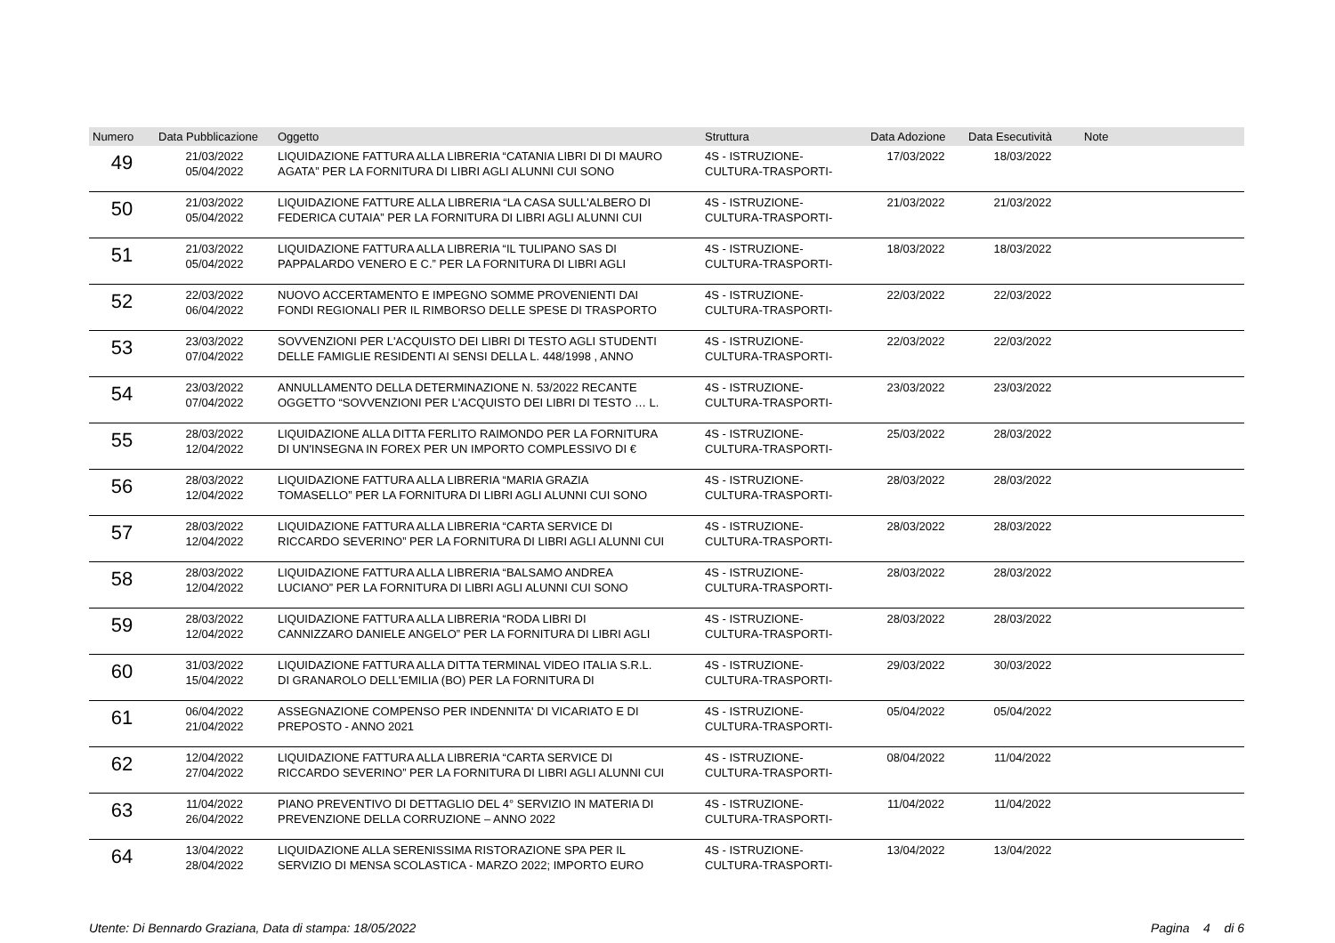| Numero | Data Pubblicazione | Oggetto | Struttura | Data Adozione | Data Esecutività | Note |
| --- | --- | --- | --- | --- | --- | --- |
| 49 | 21/03/2022 05/04/2022 | LIQUIDAZIONE FATTURA ALLA LIBRERIA “CATANIA LIBRI DI DI MAURO AGATA” PER LA FORNITURA DI LIBRI AGLI ALUNNI CUI SONO | 4S - ISTRUZIONE- CULTURA-TRASPORTI- | 17/03/2022 | 18/03/2022 | |
| 50 | 21/03/2022 05/04/2022 | LIQUIDAZIONE FATTURE ALLA LIBRERIA “LA CASA SULL'ALBERO DI FEDERICA CUTAIA” PER LA FORNITURA DI LIBRI AGLI ALUNNI CUI | 4S - ISTRUZIONE- CULTURA-TRASPORTI- | 21/03/2022 | 21/03/2022 | |
| 51 | 21/03/2022 05/04/2022 | LIQUIDAZIONE FATTURA ALLA LIBRERIA “IL TULIPANO SAS DI PAPPALARDO VENERO E C.” PER LA FORNITURA DI LIBRI AGLI | 4S - ISTRUZIONE- CULTURA-TRASPORTI- | 18/03/2022 | 18/03/2022 | |
| 52 | 22/03/2022 06/04/2022 | NUOVO ACCERTAMENTO E IMPEGNO SOMME PROVENIENTI DAI FONDI REGIONALI PER IL RIMBORSO DELLE SPESE DI TRASPORTO | 4S - ISTRUZIONE- CULTURA-TRASPORTI- | 22/03/2022 | 22/03/2022 | |
| 53 | 23/03/2022 07/04/2022 | SOVVENZIONI PER L'ACQUISTO DEI LIBRI DI TESTO AGLI STUDENTI DELLE FAMIGLIE RESIDENTI AI SENSI DELLA L. 448/1998 , ANNO | 4S - ISTRUZIONE- CULTURA-TRASPORTI- | 22/03/2022 | 22/03/2022 | |
| 54 | 23/03/2022 07/04/2022 | ANNULLAMENTO DELLA DETERMINAZIONE N. 53/2022 RECANTE OGGETTO “SOVVENZIONI PER L'ACQUISTO DEI LIBRI DI TESTO … L. | 4S - ISTRUZIONE- CULTURA-TRASPORTI- | 23/03/2022 | 23/03/2022 | |
| 55 | 28/03/2022 12/04/2022 | LIQUIDAZIONE ALLA DITTA FERLITO RAIMONDO PER LA FORNITURA DI UN'INSEGNA IN FOREX PER UN IMPORTO COMPLESSIVO DI € | 4S - ISTRUZIONE- CULTURA-TRASPORTI- | 25/03/2022 | 28/03/2022 | |
| 56 | 28/03/2022 12/04/2022 | LIQUIDAZIONE FATTURA ALLA LIBRERIA “MARIA GRAZIA TOMASELLO” PER LA FORNITURA DI LIBRI AGLI ALUNNI CUI SONO | 4S - ISTRUZIONE- CULTURA-TRASPORTI- | 28/03/2022 | 28/03/2022 | |
| 57 | 28/03/2022 12/04/2022 | LIQUIDAZIONE FATTURA ALLA LIBRERIA “CARTA SERVICE DI RICCARDO SEVERINO” PER LA FORNITURA DI LIBRI AGLI ALUNNI CUI | 4S - ISTRUZIONE- CULTURA-TRASPORTI- | 28/03/2022 | 28/03/2022 | |
| 58 | 28/03/2022 12/04/2022 | LIQUIDAZIONE FATTURA ALLA LIBRERIA “BALSAMO ANDREA LUCIANO” PER LA FORNITURA DI LIBRI AGLI ALUNNI CUI SONO | 4S - ISTRUZIONE- CULTURA-TRASPORTI- | 28/03/2022 | 28/03/2022 | |
| 59 | 28/03/2022 12/04/2022 | LIQUIDAZIONE FATTURA ALLA LIBRERIA “RODA LIBRI DI CANNIZZARO DANIELE ANGELO” PER LA FORNITURA DI LIBRI AGLI | 4S - ISTRUZIONE- CULTURA-TRASPORTI- | 28/03/2022 | 28/03/2022 | |
| 60 | 31/03/2022 15/04/2022 | LIQUIDAZIONE FATTURA ALLA DITTA TERMINAL VIDEO ITALIA S.R.L. DI GRANAROLO DELL'EMILIA (BO) PER LA FORNITURA DI | 4S - ISTRUZIONE- CULTURA-TRASPORTI- | 29/03/2022 | 30/03/2022 | |
| 61 | 06/04/2022 21/04/2022 | ASSEGNAZIONE COMPENSO PER INDENNITA' DI VICARIATO E DI PREPOSTO - ANNO 2021 | 4S - ISTRUZIONE- CULTURA-TRASPORTI- | 05/04/2022 | 05/04/2022 | |
| 62 | 12/04/2022 27/04/2022 | LIQUIDAZIONE FATTURA ALLA LIBRERIA “CARTA SERVICE DI RICCARDO SEVERINO” PER LA FORNITURA DI LIBRI AGLI ALUNNI CUI | 4S - ISTRUZIONE- CULTURA-TRASPORTI- | 08/04/2022 | 11/04/2022 | |
| 63 | 11/04/2022 26/04/2022 | PIANO PREVENTIVO DI DETTAGLIO DEL 4° SERVIZIO IN MATERIA DI PREVENZIONE DELLA CORRUZIONE – ANNO 2022 | 4S - ISTRUZIONE- CULTURA-TRASPORTI- | 11/04/2022 | 11/04/2022 | |
| 64 | 13/04/2022 28/04/2022 | LIQUIDAZIONE ALLA SERENISSIMA RISTORAZIONE SPA PER IL SERVIZIO DI MENSA SCOLASTICA - MARZO 2022; IMPORTO EURO | 4S - ISTRUZIONE- CULTURA-TRASPORTI- | 13/04/2022 | 13/04/2022 | |
Utente: Di Bennardo Graziana, Data di stampa: 18/05/2022 Pagina 4 di 6